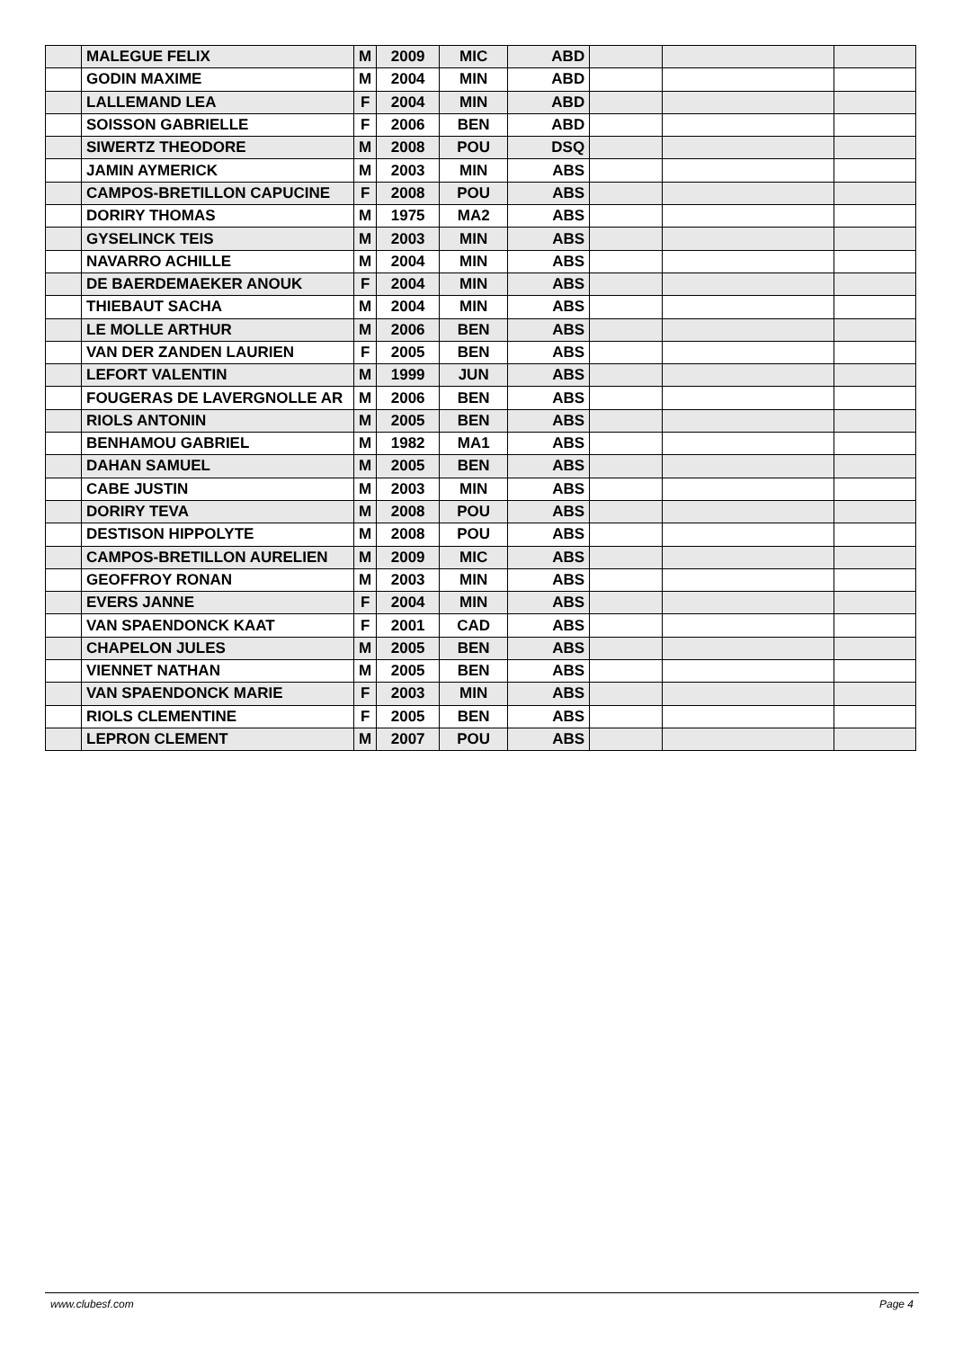| | MALEGUE FELIX | M | 2009 | MIC | ABD | | | |
| | GODIN MAXIME | M | 2004 | MIN | ABD | | | |
| | LALLEMAND LEA | F | 2004 | MIN | ABD | | | |
| | SOISSON GABRIELLE | F | 2006 | BEN | ABD | | | |
| | SIWERTZ THEODORE | M | 2008 | POU | DSQ | | | |
| | JAMIN AYMERICK | M | 2003 | MIN | ABS | | | |
| | CAMPOS-BRETILLON CAPUCINE | F | 2008 | POU | ABS | | | |
| | DORIRY THOMAS | M | 1975 | MA2 | ABS | | | |
| | GYSELINCK TEIS | M | 2003 | MIN | ABS | | | |
| | NAVARRO ACHILLE | M | 2004 | MIN | ABS | | | |
| | DE BAERDEMAEKER ANOUK | F | 2004 | MIN | ABS | | | |
| | THIEBAUT SACHA | M | 2004 | MIN | ABS | | | |
| | LE MOLLE ARTHUR | M | 2006 | BEN | ABS | | | |
| | VAN DER ZANDEN LAURIEN | F | 2005 | BEN | ABS | | | |
| | LEFORT VALENTIN | M | 1999 | JUN | ABS | | | |
| | FOUGERAS DE LAVERGNOLLE AR | M | 2006 | BEN | ABS | | | |
| | RIOLS ANTONIN | M | 2005 | BEN | ABS | | | |
| | BENHAMOU GABRIEL | M | 1982 | MA1 | ABS | | | |
| | DAHAN SAMUEL | M | 2005 | BEN | ABS | | | |
| | CABE JUSTIN | M | 2003 | MIN | ABS | | | |
| | DORIRY TEVA | M | 2008 | POU | ABS | | | |
| | DESTISON HIPPOLYTE | M | 2008 | POU | ABS | | | |
| | CAMPOS-BRETILLON AURELIEN | M | 2009 | MIC | ABS | | | |
| | GEOFFROY RONAN | M | 2003 | MIN | ABS | | | |
| | EVERS JANNE | F | 2004 | MIN | ABS | | | |
| | VAN SPAENDONCK KAAT | F | 2001 | CAD | ABS | | | |
| | CHAPELON JULES | M | 2005 | BEN | ABS | | | |
| | VIENNET NATHAN | M | 2005 | BEN | ABS | | | |
| | VAN SPAENDONCK MARIE | F | 2003 | MIN | ABS | | | |
| | RIOLS CLEMENTINE | F | 2005 | BEN | ABS | | | |
| | LEPRON CLEMENT | M | 2007 | POU | ABS | | | |
www.clubesf.com Page 4